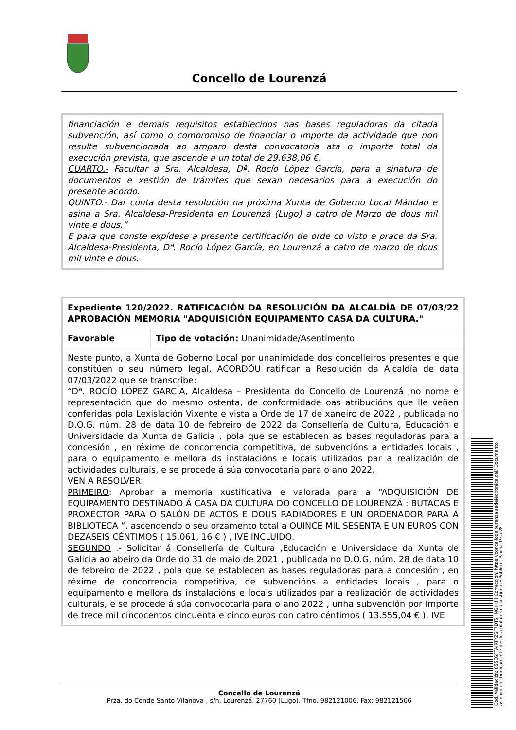Concello de Lourenzá
financiación e demais requisitos establecidos nas bases reguladoras da citada subvención, así como o compromiso de financiar o importe da actividade que non resulte subvencionada ao amparo desta convocatoria ata o importe total da execución prevista, que ascende a un total de 29.638,06 €.
CUARTO.- Facultar á Sra. Alcaldesa, Dª. Rocío López García, para a sinatura de documentos e xestión de trámites que sexan necesarios para a execución do presente acordo.
QUINTO.- Dar conta desta resolución na próxima Xunta de Goberno Local Mándao e asina a Sra. Alcaldesa-Presidenta en Lourenzá (Lugo) a catro de Marzo de dous mil vinte e dous.”
E para que conste expídese a presente certificación de orde co visto e prace da Sra. Alcaldesa-Presidenta, Dª. Rocío López García, en Lourenzá a catro de marzo de dous mil vinte e dous.
| Expediente 120/2022. RATIFICACIÓN DA RESOLUCIÓN DA ALCALDÍA DE 07/03/22 APROBACIÓN MEMORIA "ADQUISICIÓN EQUIPAMENTO CASA DA CULTURA." | |
| Favorable | Tipo de votación: Unanimidade/Asentimento |
| Neste punto, a Xunta de Goberno Local por unanimidade dos concelleiros presentes e que constitúen o seu número legal, ACORDÓU ratificar a Resolución da Alcaldía de data 07/03/2022 que se transcribe: “Dª. ROCÍO LÓPEZ GARCÍA, Alcaldesa – Presidenta do Concello de Lourenzá ,no nome e representación que do mesmo ostenta, de conformidade oas atribucións que lle veñen conferidas pola Lexislación Vixente e vista a Orde de 17 de xaneiro de 2022 , publicada no D.O.G. núm. 28 de data 10 de febreiro de 2022 da Consellería de Cultura, Educación e Universidade da Xunta de Galicia , pola que se establecen as bases reguladoras para a concesión , en réxime de concorrencia competitiva, de subvencións a entidades locais , para o equipamento e mellora ds instalacións e locais utilizados par a realización de actividades culturais, e se procede á súa convocotaria para o ano 2022. VEN A RESOLVER: PRIMEIRO : Aprobar a memoria xustificativa e valorada para a “ADQUISICIÓN DE EQUIPAMENTO DESTINADO Á CASA DA CULTURA DO CONCELLO DE LOURENZÁ : BUTACAS E PROXECTOR PARA O SALÓN DE ACTOS E DOUS RADIADORES E UN ORDENADOR PARA A BIBLIOTECA “, ascendendo o seu orzamento total a QUINCE MIL SESENTA E UN EUROS CON DEZASEIS CÉNTIMOS ( 15.061, 16 € ) , IVE INCLUIDO. SEGUNDO .- Solicitar á Consellería de Cultura ,Educación e Universidade da Xunta de Galicia ao abeiro da Orde do 31 de maio de 2021 , publicada no D.O.G. núm. 28 de data 10 de febreiro de 2022 , pola que se establecen as bases reguladoras para a concesión , en réxime de concorrencia competitiva, de subvencións a entidades locais , para o equipamento e mellora ds instalacións e locais utilizados par a realización de actividades culturais, e se procede á súa convocotaria para o ano 2022 , unha subvención por importe de trece mil cincocentos cincuenta e cinco euros con catro céntimos ( 13.555,04 € ), IVE | |
Concello de Lourenzá
Prza. do Conde Santo-Vilanova , s/n, Lourenzá. 27760 (Lugo). Tfno. 982121006. Fax: 982121506
Cod. Validación: 655EGFTAJRTYZSF7DT5HNGKKJ | Corrección: https://concellodelourenza.sedelectronica.gal/ Documento asinado electronicamente desde a plataforma xestiona esPublico | Páxina 19 a 28